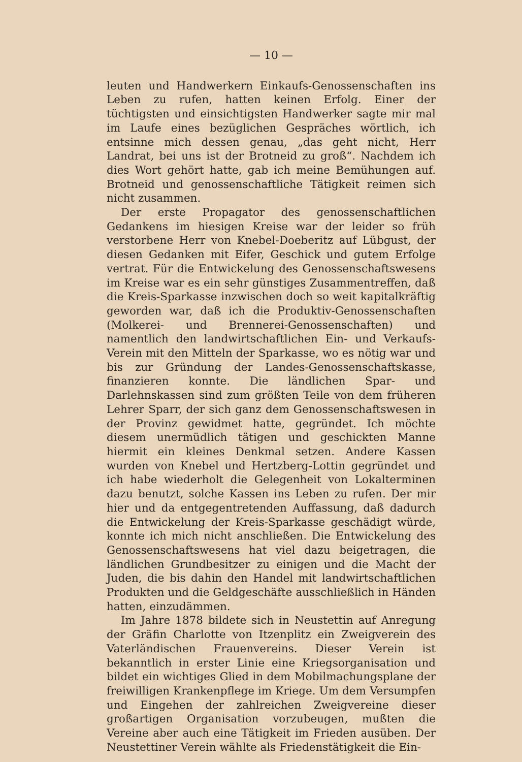— 10 —
leuten und Handwerkern Einkaufs-Genossenschaften ins Leben zu rufen, hatten keinen Erfolg. Einer der tüchtigsten und einsichtigsten Handwerker sagte mir mal im Laufe eines bezüglichen Gespräches wörtlich, ich entsinne mich dessen genau, „das geht nicht, Herr Landrat, bei uns ist der Brotneid zu groß“. Nachdem ich dies Wort gehört hatte, gab ich meine Bemühungen auf. Brotneid und genossenschaftliche Tätigkeit reimen sich nicht zusammen.
Der erste Propagator des genossenschaftlichen Gedankens im hiesigen Kreise war der leider so früh verstorbene Herr von Knebel-Doeberitz auf Lübgust, der diesen Gedanken mit Eifer, Geschick und gutem Erfolge vertrat. Für die Entwickelung des Genossenschaftswesens im Kreise war es ein sehr günstiges Zusammentreffen, daß die Kreis-Sparkasse inzwischen doch so weit kapitalkräftig geworden war, daß ich die Produktiv-Genossenschaften (Molkerei- und Brennerei-Genossenschaften) und namentlich den landwirtschaftlichen Ein- und Verkaufs-Verein mit den Mitteln der Sparkasse, wo es nötig war und bis zur Gründung der Landes-Genossenschaftskasse, finanzieren konnte. Die ländlichen Spar- und Darlehnskassen sind zum größten Teile von dem früheren Lehrer Sparr, der sich ganz dem Genossenschaftswesen in der Provinz gewidmet hatte, gegründet. Ich möchte diesem unermüdlich tätigen und geschickten Manne hiermit ein kleines Denkmal setzen. Andere Kassen wurden von Knebel und Hertzberg-Lottin gegründet und ich habe wiederholt die Gelegenheit von Lokalterminen dazu benutzt, solche Kassen ins Leben zu rufen. Der mir hier und da entgegentretenden Auffassung, daß dadurch die Entwickelung der Kreis-Sparkasse geschädigt würde, konnte ich mich nicht anschließen. Die Entwickelung des Genossenschaftswesens hat viel dazu beigetragen, die ländlichen Grundbesitzer zu einigen und die Macht der Juden, die bis dahin den Handel mit landwirtschaftlichen Produkten und die Geldgeschäfte ausschließlich in Händen hatten, einzudämmen.
Im Jahre 1878 bildete sich in Neustettin auf Anregung der Gräfin Charlotte von Itzenplitz ein Zweigverein des Vaterländischen Frauenvereins. Dieser Verein ist bekanntlich in erster Linie eine Kriegsorganisation und bildet ein wichtiges Glied in dem Mobilmachungsplane der freiwilligen Krankenpflege im Kriege. Um dem Versumpfen und Eingehen der zahlreichen Zweigvereine dieser großartigen Organisation vorzubeugen, mußten die Vereine aber auch eine Tätigkeit im Frieden ausüben. Der Neustettiner Verein wählte als Friedenstätigkeit die Ein-